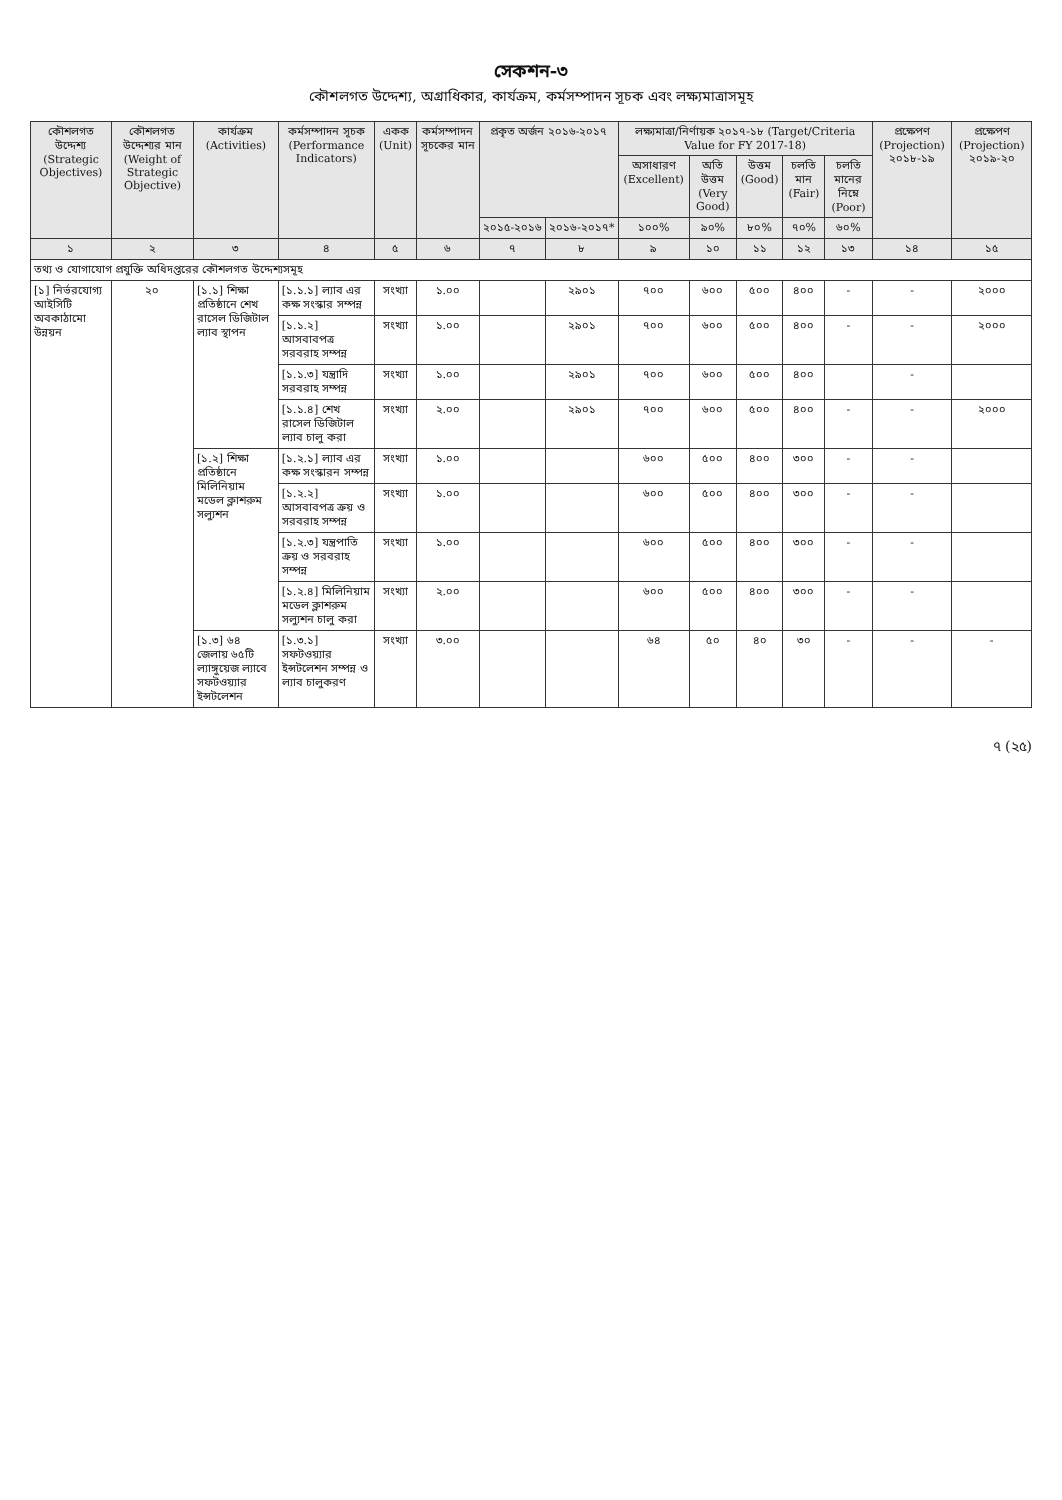সেকশন-৩
কৌশলগত উদ্দেশ্য, অগ্রাধিকার, কার্যক্রম, কর্মসম্পাদন সূচক এবং লক্ষ্যমাত্রাসমূহ
| কৌশলগত উদ্দেশ্য (Strategic Objectives) | কৌশলগত উদ্দেশ্যর মান (Weight of Strategic Objective) | কার্যক্রম (Activities) | কর্মসম্পাদন সূচক (Performance Indicators) | একক (Unit) | কর্মসম্পাদন সূচকের মান | প্রকৃত অর্জন ২০১৬-২০১৭ | | লক্ষ্যমাত্রা/নির্ণায়ক ২০১৭-১৮ (Target/Criteria Value for FY 2017-18) | | | | | প্রক্ষেপণ (Projection) ২০১৮-১৯ | প্রক্ষেপণ (Projection) ২০১৯-২০ |
| --- | --- | --- | --- | --- | --- | --- | --- | --- | --- | --- | --- | --- | --- | --- |
| | | | | | | | | অসাধারণ (Excellent) | অতি উত্তম (Very Good) | উত্তম (Good) | চলতি মান (Fair) | চলতি মানের নিম্নে (Poor) | | |
| | | | | | | ২০১৫-২০১৬ | ২০১৬-২০১৭* | ১০০% | ৯০% | ৮০% | ৭০% | ৬০% | | |
| ১ | ২ | ৩ | ৪ | ৫ | ৬ | ৭ | ৮ | ৯ | ১০ | ১১ | ১২ | ১৩ | ১৪ | ১৫ |
| তথ্য ও যোগাযোগ প্রযুক্তি অধিদপ্তরের কৌশলগত উদ্দেশ্যসমূহ | | | | | | | | | | | | | | |
| [১] নির্ভরযোগ্য আইসিটি অবকাঠামো উন্নয়ন | ২০ | [১.১] শিক্ষা প্রতিষ্ঠানে শেখ রাসেল ডিজিটাল ল্যাব স্থাপন | [১.১.১] ল্যাব এর কক্ষ সংস্কার সম্পন্ন | সংখ্যা | ১.০০ | | ২৯০১ | ৭০০ | ৬০০ | ৫০০ | ৪০০ | - | - | ২০০০ |
| | | | [১.১.২] আসবাবপত্র সরবরাহ সম্পন্ন | সংখ্যা | ১.০০ | | ২৯০১ | ৭০০ | ৬০০ | ৫০০ | ৪০০ | - | - | ২০০০ |
| | | | [১.১.৩] যন্ত্রাদি সরবরাহ সম্পন্ন | সংখ্যা | ১.০০ | | ২৯০১ | ৭০০ | ৬০০ | ৫০০ | ৪০০ | | - | |
| | | | [১.১.৪] শেখ রাসেল ডিজিটাল ল্যাব চালু করা | সংখ্যা | ২.০০ | | ২৯০১ | ৭০০ | ৬০০ | ৫০০ | ৪০০ | - | - | ২০০০ |
| | | [১.২] শিক্ষা প্রতিষ্ঠানে মিলিনিয়াম মডেল ক্লাশরুম সল্যুশন | [১.২.১] ল্যাব এর কক্ষ সংস্কারন সম্পন্ন | সংখ্যা | ১.০০ | | | ৬০০ | ৫০০ | ৪০০ | ৩০০ | - | - | |
| | | | [১.২.২] আসবাবপত্র ক্রয় ও সরবরাহ সম্পন্ন | সংখ্যা | ১.০০ | | | ৬০০ | ৫০০ | ৪০০ | ৩০০ | - | - | |
| | | | [১.২.৩] যন্ত্রপাতি ক্রয় ও সরবরাহ সম্পন্ন | সংখ্যা | ১.০০ | | | ৬০০ | ৫০০ | ৪০০ | ৩০০ | - | - | |
| | | | [১.২.৪] মিলিনিয়াম মডেল ক্লাশরুম সল্যুশন চালু করা | সংখ্যা | ২.০০ | | | ৬০০ | ৫০০ | ৪০০ | ৩০০ | - | - | |
| | | [১.৩] ৬৪ জেলায় ৬৫টি ল্যাঙ্গুয়েজ ল্যাবে সফটওয়্যার ইন্সটলেশন | [১.৩.১] সফটওয়্যার ইন্সটলেশন সম্পন্ন ও ল্যাব চালুকরণ | সংখ্যা | ৩.০০ | | | ৬৪ | ৫০ | ৪০ | ৩০ | - | - | - |
৭ (২৫)